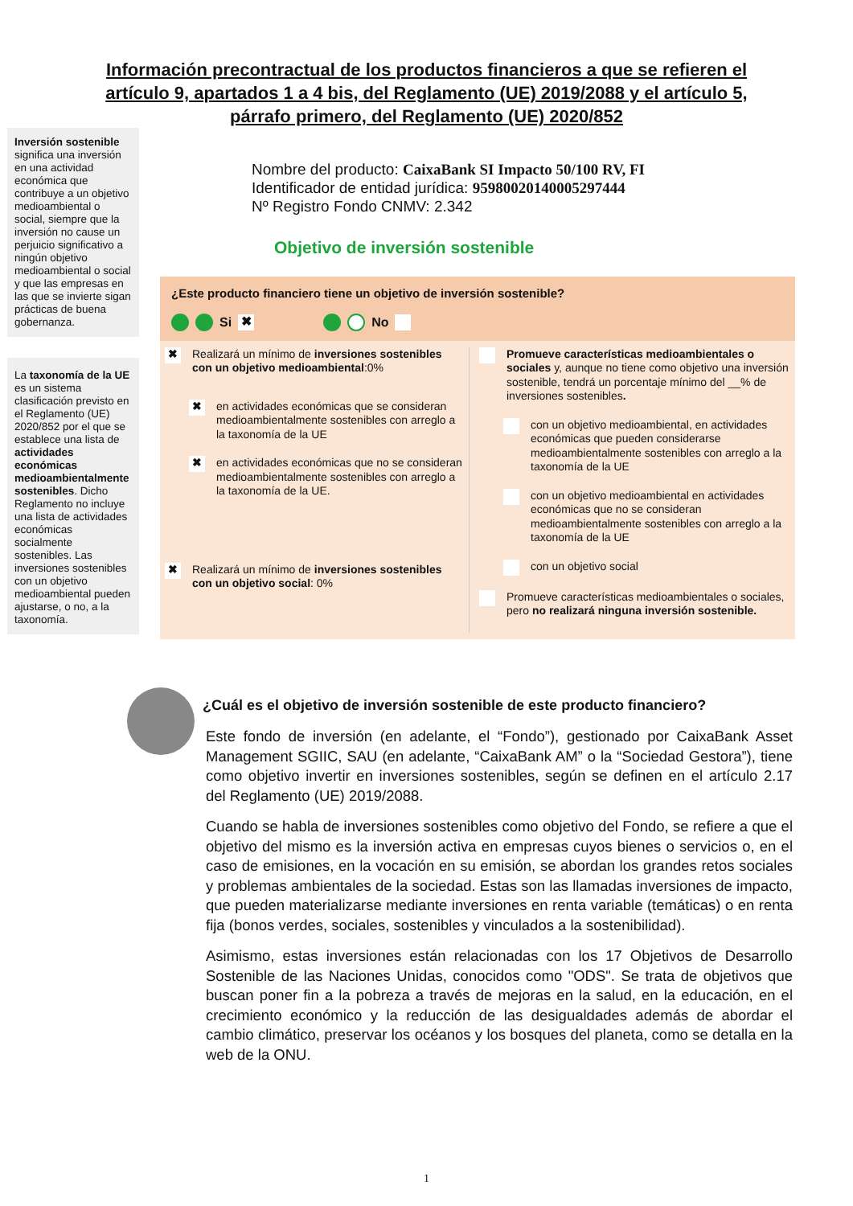Información precontractual de los productos financieros a que se refieren el artículo 9, apartados 1 a 4 bis, del Reglamento (UE) 2019/2088 y el artículo 5, párrafo primero, del Reglamento (UE) 2020/852
Inversión sostenible significa una inversión en una actividad económica que contribuye a un objetivo medioambiental o social, siempre que la inversión no cause un perjuicio significativo a ningún objetivo medioambiental o social y que las empresas en las que se invierte sigan prácticas de buena gobernanza.
La taxonomía de la UE es un sistema clasificación previsto en el Reglamento (UE) 2020/852 por el que se establece una lista de actividades económicas medioambientalmente sostenibles. Dicho Reglamento no incluye una lista de actividades económicas socialmente sostenibles. Las inversiones sostenibles con un objetivo medioambiental pueden ajustarse, o no, a la taxonomía.
Nombre del producto: CaixaBank SI Impacto 50/100 RV, FI
Identificador de entidad jurídica: 959800201400052974​44
Nº Registro Fondo CNMV: 2.342
Objetivo de inversión sostenible
¿Este producto financiero tiene un objetivo de inversión sostenible?
Si ✖ No
✖ Realizará un mínimo de inversiones sostenibles con un objetivo medioambiental:0%
✖ en actividades económicas que se consideran medioambientalmente sostenibles con arreglo a la taxonomía de la UE
✖ en actividades económicas que no se consideran medioambientalmente sostenibles con arreglo a la taxonomía de la UE.
✖ Realizará un mínimo de inversiones sostenibles con un objetivo social: 0%
Promueve características medioambientales o sociales y, aunque no tiene como objetivo una inversión sostenible, tendrá un porcentaje mínimo del __% de inversiones sostenibles.
con un objetivo medioambiental, en actividades económicas que pueden considerarse medioambientalmente sostenibles con arreglo a la taxonomía de la UE
con un objetivo medioambiental en actividades económicas que no se consideran medioambientalmente sostenibles con arreglo a la taxonomía de la UE
con un objetivo social
Promueve características medioambientales o sociales, pero no realizará ninguna inversión sostenible.
¿Cuál es el objetivo de inversión sostenible de este producto financiero?
Este fondo de inversión (en adelante, el “Fondo”), gestionado por CaixaBank Asset Management SGIIC, SAU (en adelante, “CaixaBank AM” o la “Sociedad Gestora”), tiene como objetivo invertir en inversiones sostenibles, según se definen en el artículo 2.17 del Reglamento (UE) 2019/2088.
Cuando se habla de inversiones sostenibles como objetivo del Fondo, se refiere a que el objetivo del mismo es la inversión activa en empresas cuyos bienes o servicios o, en el caso de emisiones, en la vocación en su emisión, se abordan los grandes retos sociales y problemas ambientales de la sociedad. Estas son las llamadas inversiones de impacto, que pueden materializarse mediante inversiones en renta variable (temáticas) o en renta fija (bonos verdes, sociales, sostenibles y vinculados a la sostenibilidad).
Asimismo, estas inversiones están relacionadas con los 17 Objetivos de Desarrollo Sostenible de las Naciones Unidas, conocidos como "ODS". Se trata de objetivos que buscan poner fin a la pobreza a través de mejoras en la salud, en la educación, en el crecimiento económico y la reducción de las desigualdades además de abordar el cambio climático, preservar los océanos y los bosques del planeta, como se detalla en la web de la ONU.
1